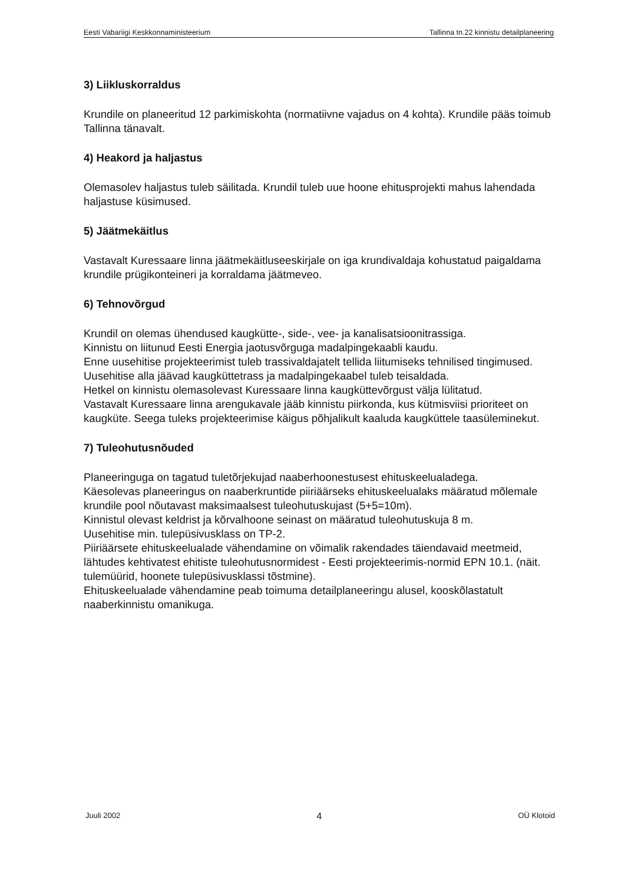Eesti Vabariigi Keskkonnaministeerium Tallinna tn.22 kinnistu detailplaneering
3) Liikluskorraldus
Krundile on planeeritud 12 parkimiskohta (normatiivne vajadus on 4 kohta). Krundile pääs toimub Tallinna tänavalt.
4) Heakord ja haljastus
Olemasolev haljastus tuleb säilitada. Krundil tuleb uue hoone ehitusprojekti mahus lahendada haljastuse küsimused.
5) Jäätmekäitlus
Vastavalt Kuressaare linna jäätmekäitluseeskirjale on iga krundivaldaja kohustatud paigaldama krundile prügikonteineri ja korraldama jäätmeveo.
6) Tehnovõrgud
Krundil on olemas ühendused kaugkütte-, side-, vee- ja kanalisatsioonitrassiga.
Kinnistu on liitunud Eesti Energia jaotusvõrguga madalpingekaabli kaudu.
Enne uusehitise projekteerimist tuleb trassivaldajatelt tellida liitumiseks tehnilised tingimused.
Uusehitise alla jäävad kaugküttetrass ja madalpingekaabel tuleb teisaldada.
Hetkel on kinnistu olemasolevast Kuressaare linna kaugküttevõrgust välja lülitatud.
Vastavalt Kuressaare linna arengukavale jääb kinnistu piirkonda, kus kütmisviisi prioriteet on kaugküte. Seega tuleks projekteerimise käigus põhjalikult kaaluda kaugküttele taasüleminekut.
7) Tuleohutusnõuded
Planeeringuga on tagatud tuletõrjekujad naaberhoonestusest ehituskeelualadega.
Käesolevas planeeringus on naaberkruntide piiriäärseks ehituskeelualaks määratud mõlemale krundile pool nõutavast maksimaalsest tuleohutuskujast (5+5=10m).
Kinnistul olevast keldrist ja kõrvalhoone seinast on määratud tuleohutuskuja 8 m.
Uusehitise min. tulepüsivusklass on TP-2.
Piiriäärsete ehituskeelualade vähendamine on võimalik rakendades täiendavaid meetmeid, lähtudes kehtivatest ehitiste tuleohutusnormidest - Eesti projekteerimis-normid EPN 10.1. (näit. tulemüürid, hoonete tulepüsivusklassi tõstmine).
Ehituskeelualade vähendamine peab toimuma detailplaneeringu alusel, kooskõlastatult naaberkinnistu omanikuga.
Juuli 2002 4 OÜ Klotoid